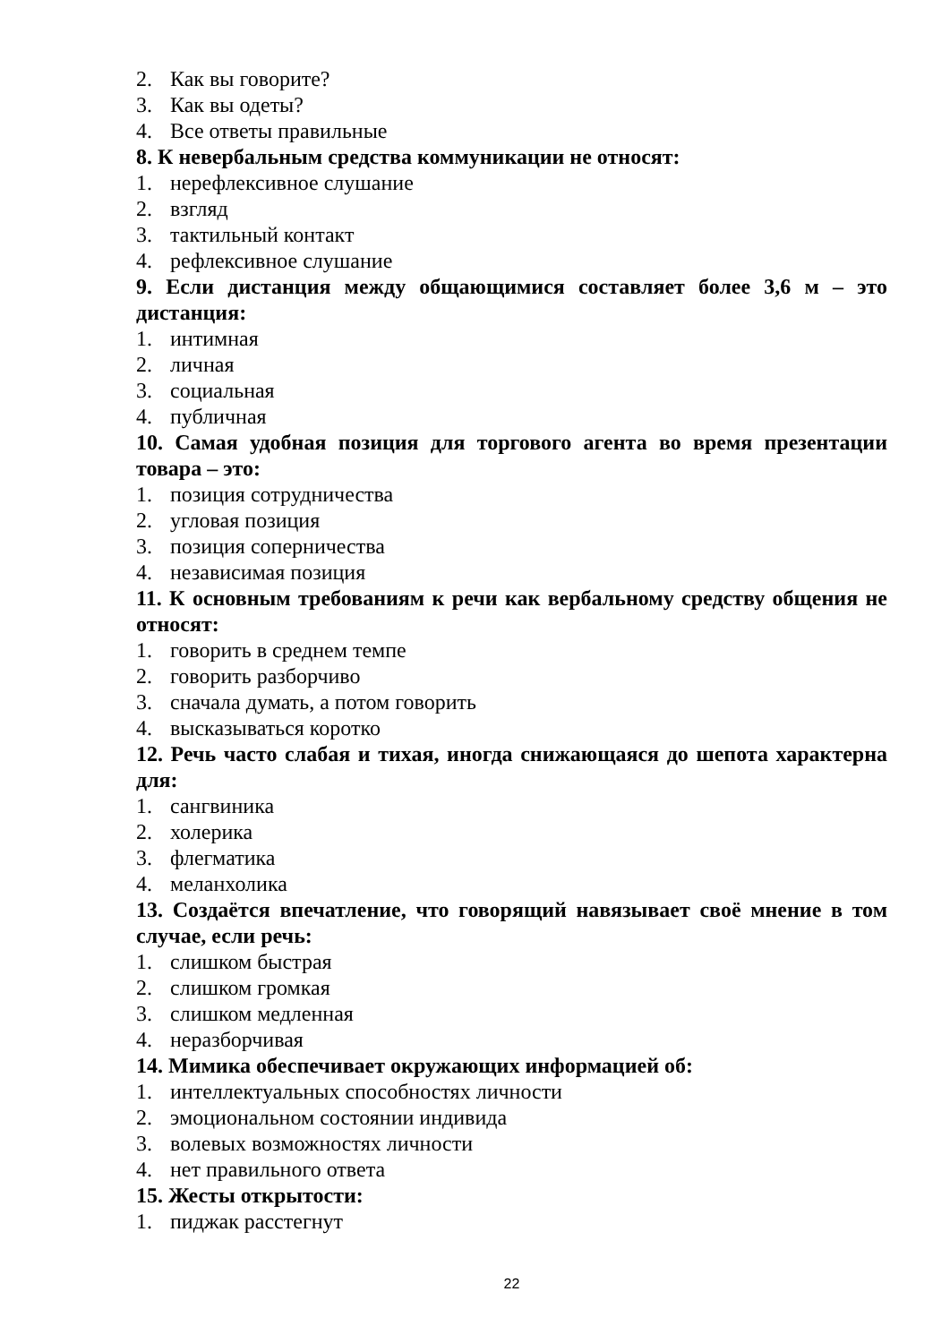2. Как вы говорите?
3. Как вы одеты?
4. Все ответы правильные
8. К невербальным средства коммуникации не относят:
1. нерефлексивное слушание
2. взгляд
3. тактильный контакт
4. рефлексивное слушание
9. Если дистанция между общающимися составляет более 3,6 м – это дистанция:
1. интимная
2. личная
3. социальная
4. публичная
10. Самая удобная позиция для торгового агента во время презентации товара – это:
1. позиция сотрудничества
2. угловая позиция
3. позиция соперничества
4. независимая позиция
11. К основным требованиям к речи как вербальному средству общения не относят:
1. говорить в среднем темпе
2. говорить разборчиво
3. сначала думать, а потом говорить
4. высказываться коротко
12. Речь часто слабая и тихая, иногда снижающаяся до шепота характерна для:
1. сангвиника
2. холерика
3. флегматика
4. меланхолика
13. Создаётся впечатление, что говорящий навязывает своё мнение в том случае, если речь:
1. слишком быстрая
2. слишком громкая
3. слишком медленная
4. неразборчивая
14. Мимика обеспечивает окружающих информацией об:
1. интеллектуальных способностях личности
2. эмоциональном состоянии индивида
3. волевых возможностях личности
4. нет правильного ответа
15. Жесты открытости:
1. пиджак расстегнут
22